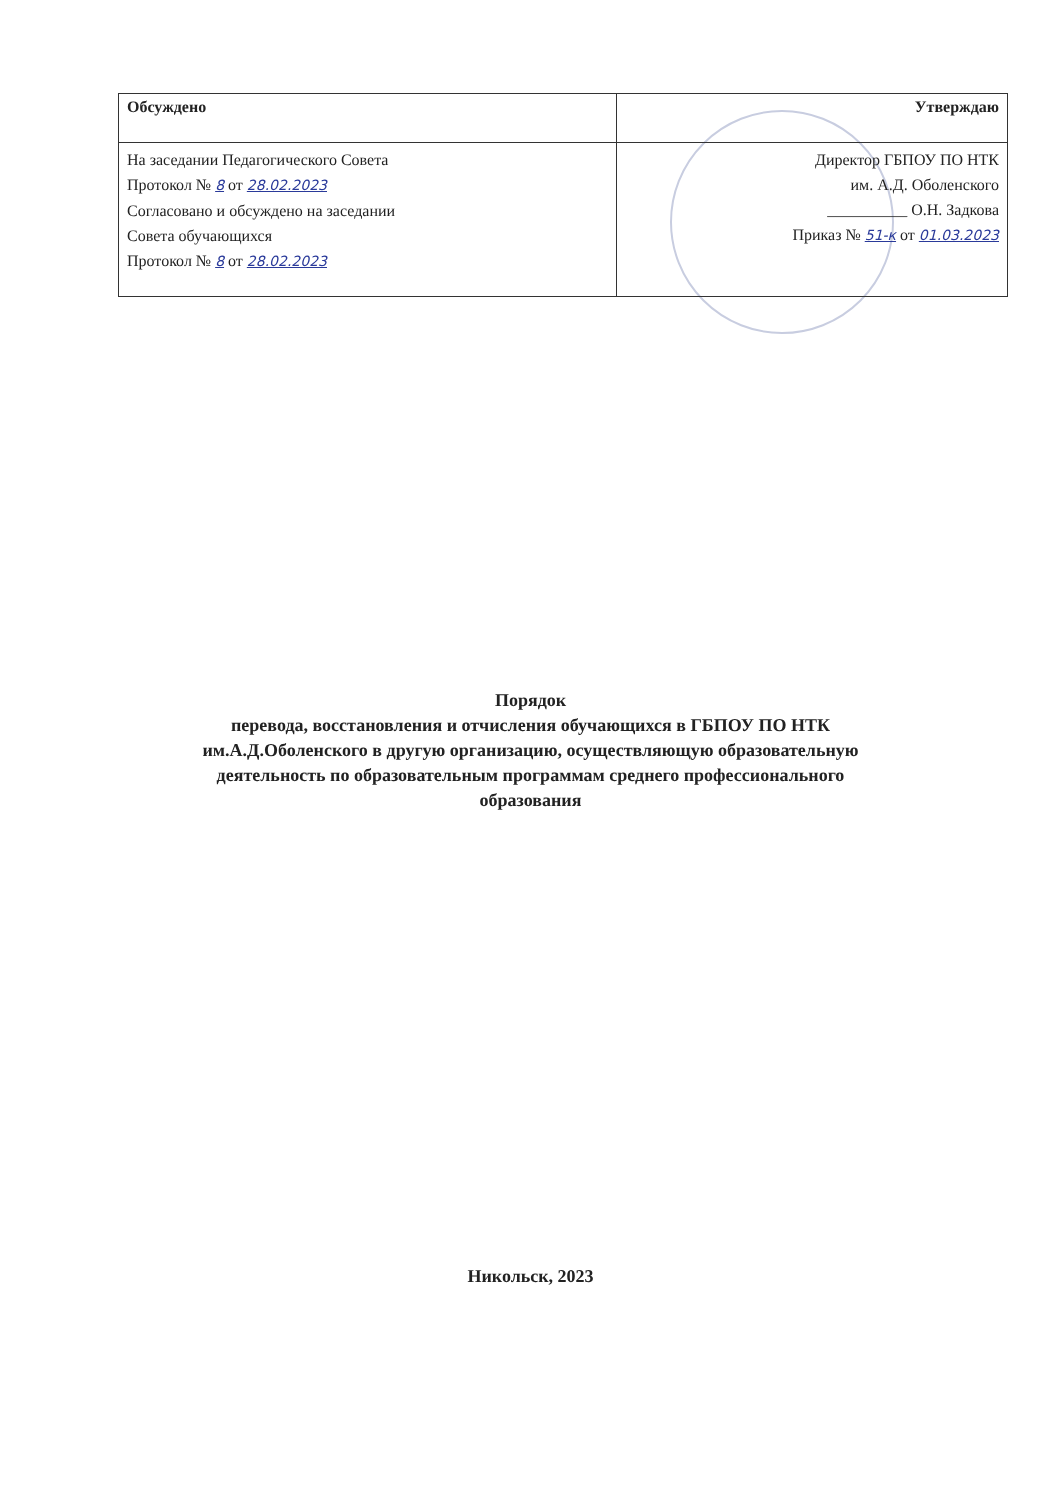| Обсуждено | Утверждаю |
| --- | --- |
| На заседании Педагогического Совета Протокол № 8 от 28.02.2023 Согласовано и обсуждено на заседании Совета обучающихся Протокол № 8 от 28.02.2023 | Директор ГБПОУ ПО НТК им. А.Д. Оболенского __________ О.Н. Задкова Приказ № 51-к от 01.03.2023 |
Порядок
перевода, восстановления и отчисления обучающихся в ГБПОУ ПО НТК
им.А.Д.Оболенского в другую организацию, осуществляющую образовательную
деятельность по образовательным программам среднего профессионального
образования
Никольск, 2023